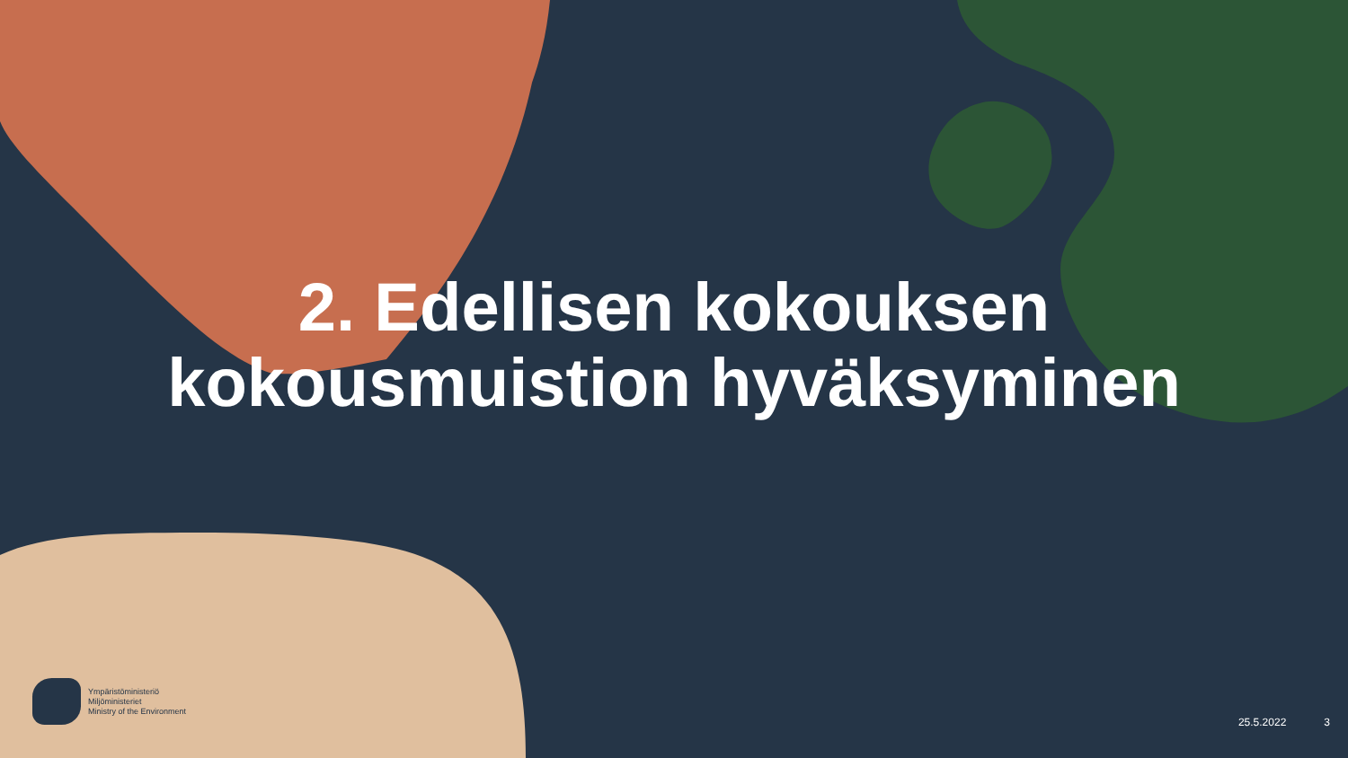2. Edellisen kokouksen
kokousmuistion hyväksyminen
Ympäristöministeriö
Miljöministeriet
Ministry of the Environment
25.5.2022 3